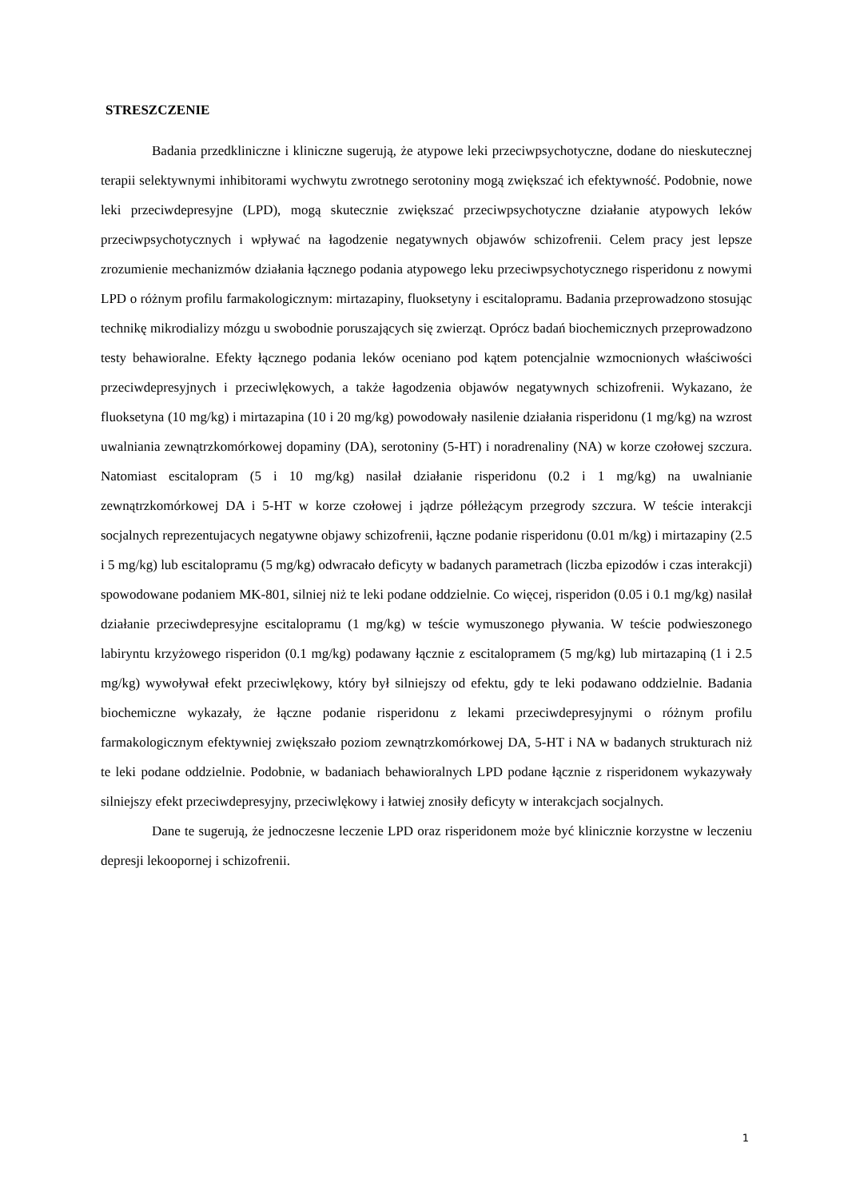STRESZCZENIE
Badania przedkliniczne i kliniczne sugerują, że atypowe leki przeciwpsychotyczne, dodane do nieskutecznej terapii selektywnymi inhibitorami wychwytu zwrotnego serotoniny mogą zwiększać ich efektywność. Podobnie, nowe leki przeciwdepresyjne (LPD), mogą skutecznie zwiększać przeciwpsychotyczne działanie atypowych leków przeciwpsychotycznych i wpływać na łagodzenie negatywnych objawów schizofrenii. Celem pracy jest lepsze zrozumienie mechanizmów działania łącznego podania atypowego leku przeciwpsychotycznego risperidonu z nowymi LPD o różnym profilu farmakologicznym: mirtazapiny, fluoksetyny i escitalopramu. Badania przeprowadzono stosując technikę mikrodializy mózgu u swobodnie poruszających się zwierząt. Oprócz badań biochemicznych przeprowadzono testy behawioralne. Efekty łącznego podania leków oceniano pod kątem potencjalnie wzmocnionych właściwości przeciwdepresyjnych i przeciwlękowych, a także łagodzenia objawów negatywnych schizofrenii. Wykazano, że fluoksetyna (10 mg/kg) i mirtazapina (10 i 20 mg/kg) powodowały nasilenie działania risperidonu (1 mg/kg) na wzrost uwalniania zewnątrzkomórkowej dopaminy (DA), serotoniny (5-HT) i noradrenaliny (NA) w korze czołowej szczura. Natomiast escitalopram (5 i 10 mg/kg) nasilał działanie risperidonu (0.2 i 1 mg/kg) na uwalnianie zewnątrzkomórkowej DA i 5-HT w korze czołowej i jądrze półleżącym przegrody szczura. W teście interakcji socjalnych reprezentujacych negatywne objawy schizofrenii, łączne podanie risperidonu (0.01 m/kg) i mirtazapiny (2.5 i 5 mg/kg) lub escitalopramu (5 mg/kg) odwracało deficyty w badanych parametrach (liczba epizodów i czas interakcji) spowodowane podaniem MK-801, silniej niż te leki podane oddzielnie. Co więcej, risperidon (0.05 i 0.1 mg/kg) nasilał działanie przeciwdepresyjne escitalopramu (1 mg/kg) w teście wymuszonego pływania. W teście podwieszonego labiryntu krzyżowego risperidon (0.1 mg/kg) podawany łącznie z escitalopramem (5 mg/kg) lub mirtazapiną (1 i 2.5 mg/kg) wywoływał efekt przeciwlękowy, który był silniejszy od efektu, gdy te leki podawano oddzielnie. Badania biochemiczne wykazały, że łączne podanie risperidonu z lekami przeciwdepresyjnymi o różnym profilu farmakologicznym efektywniej zwiększało poziom zewnątrzkomórkowej DA, 5-HT i NA w badanych strukturach niż te leki podane oddzielnie. Podobnie, w badaniach behawioralnych LPD podane łącznie z risperidonem wykazywały silniejszy efekt przeciwdepresyjny, przeciwlękowy i łatwiej znosiły deficyty w interakcjach socjalnych.
Dane te sugerują, że jednoczesne leczenie LPD oraz risperidonem może być klinicznie korzystne w leczeniu depresji lekoopornej i schizofrenii.
1